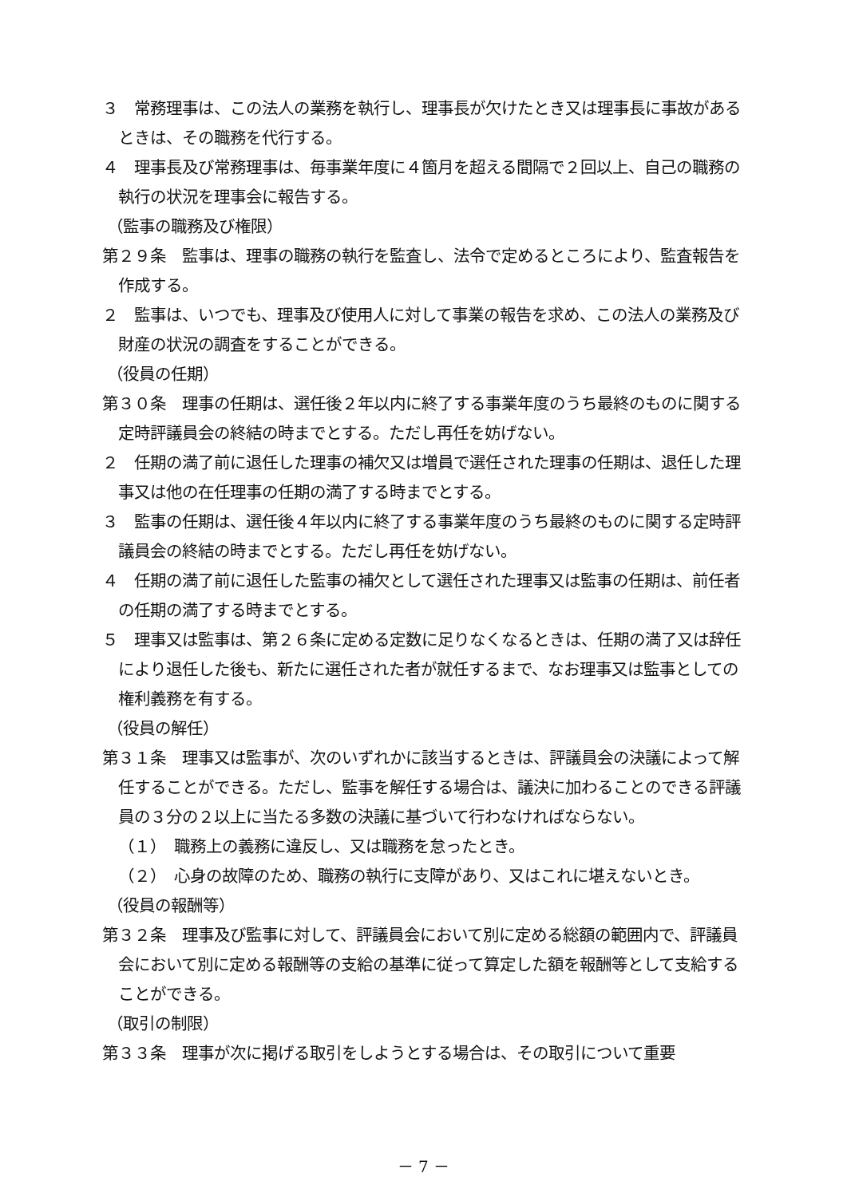３　常務理事は、この法人の業務を執行し、理事長が欠けたとき又は理事長に事故があるときは、その職務を代行する。
４　理事長及び常務理事は、毎事業年度に４箇月を超える間隔で２回以上、自己の職務の執行の状況を理事会に報告する。
（監事の職務及び権限）
第２９条　監事は、理事の職務の執行を監査し、法令で定めるところにより、監査報告を作成する。
２　監事は、いつでも、理事及び使用人に対して事業の報告を求め、この法人の業務及び財産の状況の調査をすることができる。
（役員の任期）
第３０条　理事の任期は、選任後２年以内に終了する事業年度のうち最終のものに関する定時評議員会の終結の時までとする。ただし再任を妨げない。
２　任期の満了前に退任した理事の補欠又は増員で選任された理事の任期は、退任した理事又は他の在任理事の任期の満了する時までとする。
３　監事の任期は、選任後４年以内に終了する事業年度のうち最終のものに関する定時評議員会の終結の時までとする。ただし再任を妨げない。
４　任期の満了前に退任した監事の補欠として選任された理事又は監事の任期は、前任者の任期の満了する時までとする。
５　理事又は監事は、第２６条に定める定数に足りなくなるときは、任期の満了又は辞任により退任した後も、新たに選任された者が就任するまで、なお理事又は監事としての権利義務を有する。
（役員の解任）
第３１条　理事又は監事が、次のいずれかに該当するときは、評議員会の決議によって解任することができる。ただし、監事を解任する場合は、議決に加わることのできる評議員の３分の２以上に当たる多数の決議に基づいて行わなければならない。
（１）　職務上の義務に違反し、又は職務を怠ったとき。
（２）　心身の故障のため、職務の執行に支障があり、又はこれに堪えないとき。
（役員の報酬等）
第３２条　理事及び監事に対して、評議員会において別に定める総額の範囲内で、評議員会において別に定める報酬等の支給の基準に従って算定した額を報酬等として支給することができる。
（取引の制限）
第３３条　理事が次に掲げる取引をしようとする場合は、その取引について重要
－ 7 －